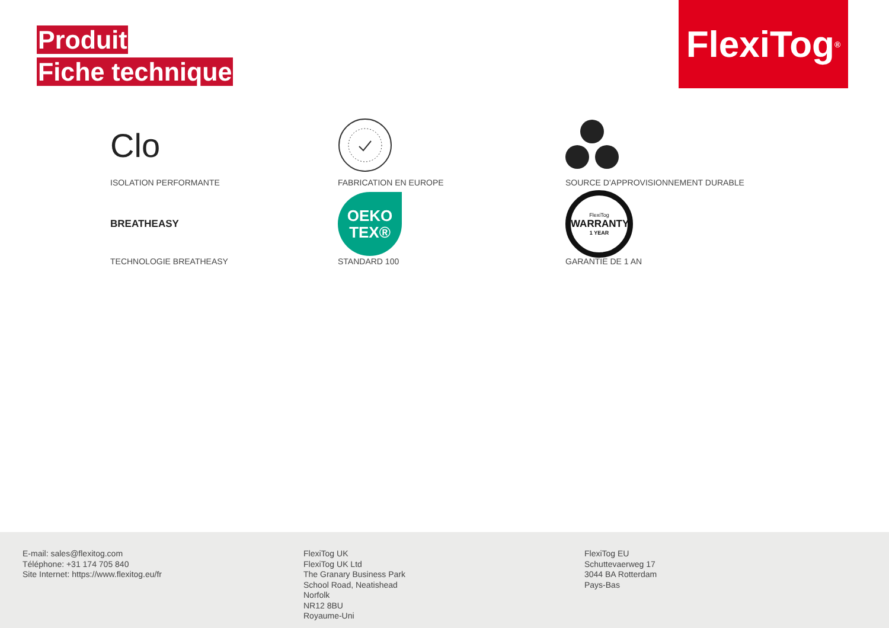Produit
Fiche technique
FlexiTog<sup>®</sup>
Clo
ISOLATION PERFORMANTE
FABRICATION EN EUROPE
SOURCE D'APPROVISIONNEMENT DURABLE
BREATHEASY
TECHNOLOGIE BREATHEASY
OEKO
TEX®
STANDARD 100
FlexiTog
WARRANTY
1 YEAR
GARANTIE DE 1 AN
E-mail: sales@flexitog.com
Téléphone: +31 174 705 840
Site Internet: https://www.flexitog.eu/fr
FlexiTog UK
FlexiTog UK Ltd
The Granary Business Park
School Road, Neatishead
Norfolk
NR12 8BU
Royaume-Uni
FlexiTog EU
Schuttevaerweg 17
3044 BA Rotterdam
Pays-Bas